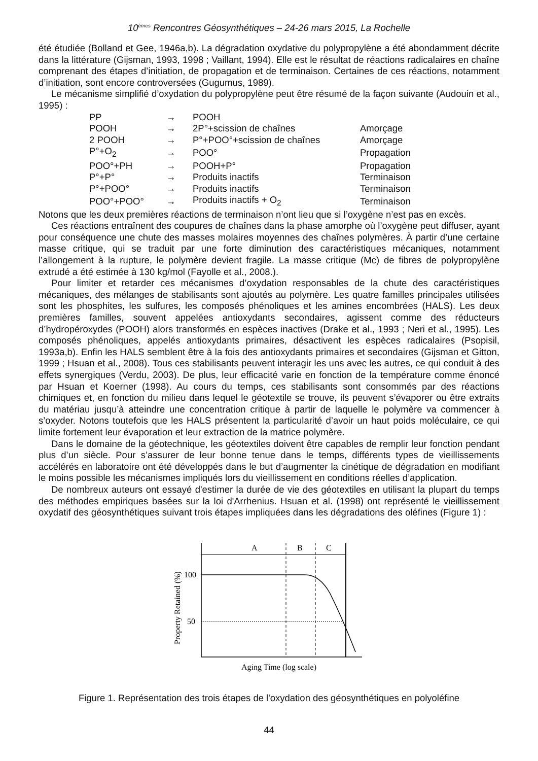10<sup>èmes</sup> Rencontres Géosynthétiques – 24-26 mars 2015, La Rochelle
été étudiée (Bolland et Gee, 1946a,b). La dégradation oxydative du polypropylène a été abondamment décrite dans la littérature (Gijsman, 1993, 1998 ; Vaillant, 1994). Elle est le résultat de réactions radicalaires en chaîne comprenant des étapes d’initiation, de propagation et de terminaison. Certaines de ces réactions, notamment d’initiation, sont encore controversées (Gugumus, 1989).
Le mécanisme simplifié d’oxydation du polypropylène peut être résumé de la façon suivante (Audouin et al., 1995) :
| PP | → | POOH | |
| POOH | → | 2P°+scission de chaînes | Amorçage |
| 2 POOH | → | P°+POO°+scission de chaînes | Amorçage |
| P°+O<sub>2</sub> | → | POO° | Propagation |
| POO°+PH | → | POOH+P° | Propagation |
| P°+P° | → | Produits inactifs | Terminaison |
| P°+POO° | → | Produits inactifs | Terminaison |
| POO°+POO° | → | Produits inactifs + O<sub>2</sub> | Terminaison |
Notons que les deux premières réactions de terminaison n’ont lieu que si l’oxygène n’est pas en excès.
Ces réactions entraînent des coupures de chaînes dans la phase amorphe où l’oxygène peut diffuser, ayant pour conséquence une chute des masses molaires moyennes des chaînes polymères. À partir d’une certaine masse critique, qui se traduit par une forte diminution des caractéristiques mécaniques, notamment l’allongement à la rupture, le polymère devient fragile. La masse critique (Mc) de fibres de polypropylène extrudé a été estimée à 130 kg/mol (Fayolle et al., 2008.).
Pour limiter et retarder ces mécanismes d’oxydation responsables de la chute des caractéristiques mécaniques, des mélanges de stabilisants sont ajoutés au polymère. Les quatre familles principales utilisées sont les phosphites, les sulfures, les composés phénoliques et les amines encombrées (HALS). Les deux premières familles, souvent appelées antioxydants secondaires, agissent comme des réducteurs d’hydropéroxydes (POOH) alors transformés en espèces inactives (Drake et al., 1993 ; Neri et al., 1995). Les composés phénoliques, appelés antioxydants primaires, désactivent les espèces radicalaires (Psopisil, 1993a,b). Enfin les HALS semblent être à la fois des antioxydants primaires et secondaires (Gijsman et Gitton, 1999 ; Hsuan et al., 2008). Tous ces stabilisants peuvent interagir les uns avec les autres, ce qui conduit à des effets synergiques (Verdu, 2003). De plus, leur efficacité varie en fonction de la température comme énoncé par Hsuan et Koerner (1998). Au cours du temps, ces stabilisants sont consommés par des réactions chimiques et, en fonction du milieu dans lequel le géotextile se trouve, ils peuvent s’évaporer ou être extraits du matériau jusqu’à atteindre une concentration critique à partir de laquelle le polymère va commencer à s’oxyder. Notons toutefois que les HALS présentent la particularité d’avoir un haut poids moléculaire, ce qui limite fortement leur évaporation et leur extraction de la matrice polymère.
Dans le domaine de la géotechnique, les géotextiles doivent être capables de remplir leur fonction pendant plus d’un siècle. Pour s’assurer de leur bonne tenue dans le temps, différents types de vieillissements accélérés en laboratoire ont été développés dans le but d’augmenter la cinétique de dégradation en modifiant le moins possible les mécanismes impliqués lors du vieillissement en conditions réelles d’application.
De nombreux auteurs ont essayé d'estimer la durée de vie des géotextiles en utilisant la plupart du temps des méthodes empiriques basées sur la loi d'Arrhenius. Hsuan et al. (1998) ont représenté le vieillissement oxydatif des géosynthétiques suivant trois étapes impliquées dans les dégradations des oléfines (Figure 1) :
A
B
C
100
50
Property Retained (%)
Aging Time (log scale)
Figure 1. Représentation des trois étapes de l'oxydation des géosynthétiques en polyoléfine
44